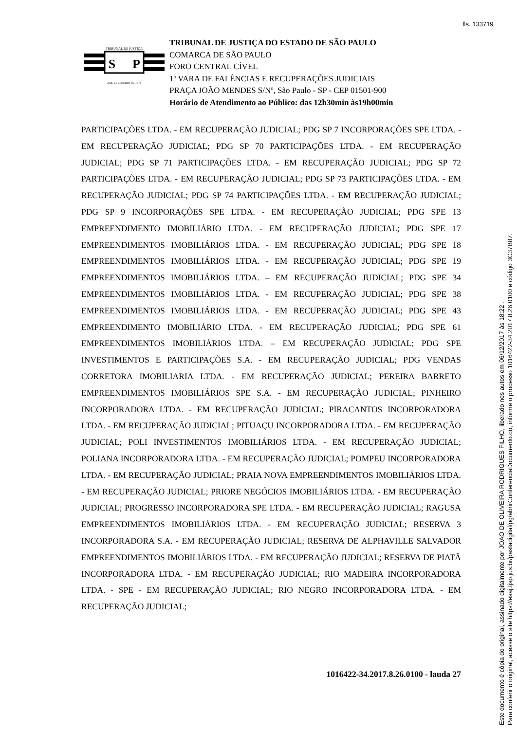fls. 133719
TRIBUNAL DE JUSTIÇA
S
P
3 DE FEVEREIRO DE 1874
TRIBUNAL DE JUSTIÇA DO ESTADO DE SÃO PAULO
COMARCA DE SÃO PAULO
FORO CENTRAL CÍVEL
1ª VARA DE FALÊNCIAS E RECUPERAÇÕES JUDICIAIS
PRAÇA JOÃO MENDES S/Nº, São Paulo - SP - CEP 01501-900
Horário de Atendimento ao Público: das 12h30min às19h00min
PARTICIPAÇÕES LTDA. - EM RECUPERAÇÃO JUDICIAL; PDG SP 7 INCORPORAÇÕES SPE LTDA. - EM RECUPERAÇÃO JUDICIAL; PDG SP 70 PARTICIPAÇÕES LTDA. - EM RECUPERAÇÃO JUDICIAL; PDG SP 71 PARTICIPAÇÕES LTDA. - EM RECUPERAÇÃO JUDICIAL; PDG SP 72 PARTICIPAÇÕES LTDA. - EM RECUPERAÇÃO JUDICIAL; PDG SP 73 PARTICIPAÇÕES LTDA. - EM RECUPERAÇÃO JUDICIAL; PDG SP 74 PARTICIPAÇÕES LTDA. - EM RECUPERAÇÃO JUDICIAL; PDG SP 9 INCORPORAÇÕES SPE LTDA. - EM RECUPERAÇÃO JUDICIAL; PDG SPE 13 EMPREENDIMENTO IMOBILIÁRIO LTDA. - EM RECUPERAÇÃO JUDICIAL; PDG SPE 17 EMPREENDIMENTOS IMOBILIÁRIOS LTDA. - EM RECUPERAÇÃO JUDICIAL; PDG SPE 18 EMPREENDIMENTOS IMOBILIÁRIOS LTDA. - EM RECUPERAÇÃO JUDICIAL; PDG SPE 19 EMPREENDIMENTOS IMOBILIÁRIOS LTDA. – EM RECUPERAÇÃO JUDICIAL; PDG SPE 34 EMPREENDIMENTOS IMOBILIÁRIOS LTDA. - EM RECUPERAÇÃO JUDICIAL; PDG SPE 38 EMPREENDIMENTOS IMOBILIÁRIOS LTDA. - EM RECUPERAÇÃO JUDICIAL; PDG SPE 43 EMPREENDIMENTO IMOBILIÁRIO LTDA. - EM RECUPERAÇÃO JUDICIAL; PDG SPE 61 EMPREENDIMENTOS IMOBILIÁRIOS LTDA. – EM RECUPERAÇÃO JUDICIAL; PDG SPE INVESTIMENTOS E PARTICIPAÇÕES S.A. - EM RECUPERAÇÃO JUDICIAL; PDG VENDAS CORRETORA IMOBILIARIA LTDA. - EM RECUPERAÇÃO JUDICIAL; PEREIRA BARRETO EMPREENDIMENTOS IMOBILIÁRIOS SPE S.A. - EM RECUPERAÇÃO JUDICIAL; PINHEIRO INCORPORADORA LTDA. - EM RECUPERAÇÃO JUDICIAL; PIRACANTOS INCORPORADORA LTDA. - EM RECUPERAÇÃO JUDICIAL; PITUAÇU INCORPORADORA LTDA. - EM RECUPERAÇÃO JUDICIAL; POLI INVESTIMENTOS IMOBILIÁRIOS LTDA. - EM RECUPERAÇÃO JUDICIAL; POLIANA INCORPORADORA LTDA. - EM RECUPERAÇÃO JUDICIAL; POMPEU INCORPORADORA LTDA. - EM RECUPERAÇÃO JUDICIAL; PRAIA NOVA EMPREENDIMENTOS IMOBILIÁRIOS LTDA. - EM RECUPERAÇÃO JUDICIAL; PRIORE NEGÓCIOS IMOBILIÁRIOS LTDA. - EM RECUPERAÇÃO JUDICIAL; PROGRESSO INCORPORADORA SPE LTDA. - EM RECUPERAÇÃO JUDICIAL; RAGUSA EMPREENDIMENTOS IMOBILIÁRIOS LTDA. - EM RECUPERAÇÃO JUDICIAL; RESERVA 3 INCORPORADORA S.A. - EM RECUPERAÇÃO JUDICIAL; RESERVA DE ALPHAVILLE SALVADOR EMPREENDIMENTOS IMOBILIÁRIOS LTDA. - EM RECUPERAÇÃO JUDICIAL; RESERVA DE PIATÃ INCORPORADORA LTDA. - EM RECUPERAÇÃO JUDICIAL; RIO MADEIRA INCORPORADORA LTDA. - SPE - EM RECUPERAÇÃO JUDICIAL; RIO NEGRO INCORPORADORA LTDA. - EM RECUPERAÇÃO JUDICIAL;
1016422-34.2017.8.26.0100 - lauda 27
Este documento é cópia do original, assinado digitalmente por JOAO DE OLIVEIRA RODRIGUES FILHO, liberado nos autos em 06/12/2017 às 18:22 .
Para conferir o original, acesse o site https://esaj.tjsp.jus.br/pastadigital/pg/abrirConferenciaDocumento.do, informe o processo 1016422-34.2017.8.26.0100 e código 3C37B87.